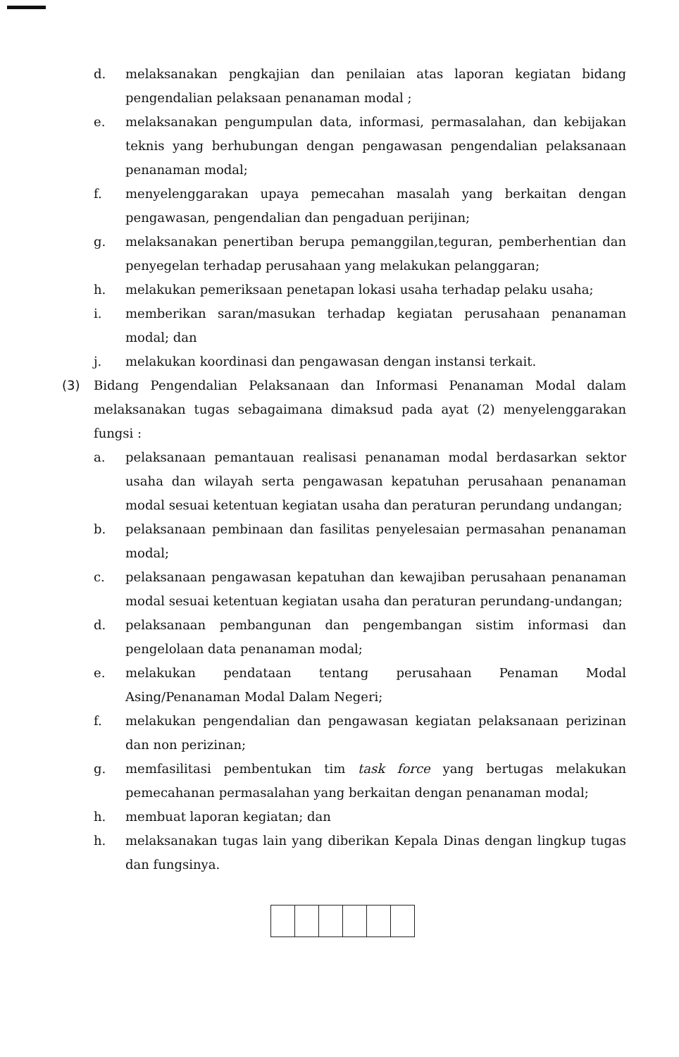d. melaksanakan pengkajian dan penilaian atas laporan kegiatan bidang pengendalian pelaksaan penanaman modal ;
e. melaksanakan pengumpulan data, informasi, permasalahan, dan kebijakan teknis yang berhubungan dengan pengawasan pengendalian pelaksanaan penanaman modal;
f. menyelenggarakan upaya pemecahan masalah yang berkaitan dengan pengawasan, pengendalian dan pengaduan perijinan;
g. melaksanakan penertiban berupa pemanggilan,teguran, pemberhentian dan penyegelan terhadap perusahaan yang melakukan pelanggaran;
h. melakukan pemeriksaan penetapan lokasi usaha terhadap pelaku usaha;
i. memberikan saran/masukan terhadap kegiatan perusahaan penanaman modal; dan
j. melakukan koordinasi dan pengawasan dengan instansi terkait.
(3) Bidang Pengendalian Pelaksanaan dan Informasi Penanaman Modal dalam melaksanakan tugas sebagaimana dimaksud pada ayat (2) menyelenggarakan fungsi :
a. pelaksanaan pemantauan realisasi penanaman modal berdasarkan sektor usaha dan wilayah serta pengawasan kepatuhan perusahaan penanaman modal sesuai ketentuan kegiatan usaha dan peraturan perundang undangan;
b. pelaksanaan pembinaan dan fasilitas penyelesaian permasahan penanaman modal;
c. pelaksanaan pengawasan kepatuhan dan kewajiban perusahaan penanaman modal sesuai ketentuan kegiatan usaha dan peraturan perundang-undangan;
d. pelaksanaan pembangunan dan pengembangan sistim informasi dan pengelolaan data penanaman modal;
e. melakukan pendataan tentang perusahaan Penaman Modal Asing/Penanaman Modal Dalam Negeri;
f. melakukan pengendalian dan pengawasan kegiatan pelaksanaan perizinan dan non perizinan;
g. memfasilitasi pembentukan tim task force yang bertugas melakukan pemecahanan permasalahan yang berkaitan dengan penanaman modal;
h. membuat laporan kegiatan; dan
h. melaksanakan tugas lain yang diberikan Kepala Dinas dengan lingkup tugas dan fungsinya.